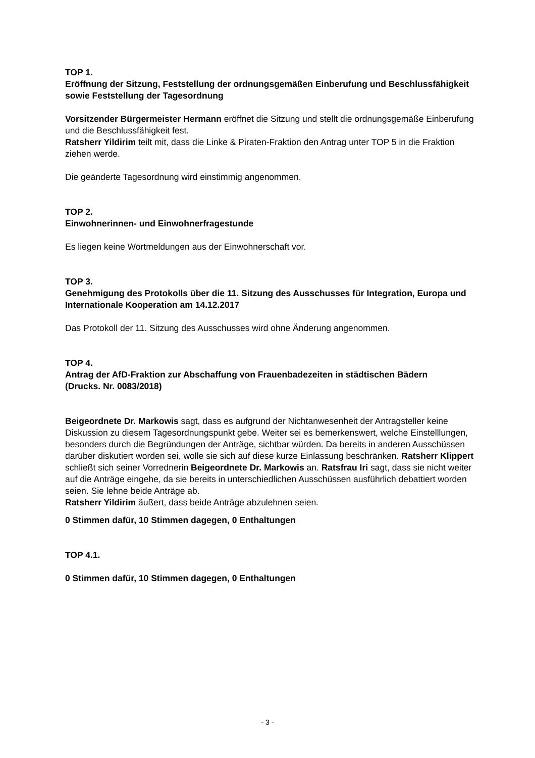TOP 1.
Eröffnung der Sitzung, Feststellung der ordnungsgemäßen Einberufung und Beschlussfähigkeit sowie Feststellung der Tagesordnung
Vorsitzender Bürgermeister Hermann eröffnet die Sitzung und stellt die ordnungsgemäße Einberufung und die Beschlussfähigkeit fest.
Ratsherr Yildirim teilt mit, dass die Linke & Piraten-Fraktion den Antrag unter TOP 5 in die Fraktion ziehen werde.
Die geänderte Tagesordnung wird einstimmig angenommen.
TOP 2.
Einwohnerinnen- und Einwohnerfragestunde
Es liegen keine Wortmeldungen aus der Einwohnerschaft vor.
TOP 3.
Genehmigung des Protokolls über die 11. Sitzung des Ausschusses für Integration, Europa und Internationale Kooperation am 14.12.2017
Das Protokoll der 11. Sitzung des Ausschusses wird ohne Änderung angenommen.
TOP 4.
Antrag der AfD-Fraktion zur Abschaffung von Frauenbadezeiten in städtischen Bädern
(Drucks. Nr. 0083/2018)
Beigeordnete Dr. Markowis sagt, dass es aufgrund der Nichtanwesenheit der Antragsteller keine Diskussion zu diesem Tagesordnungspunkt gebe. Weiter sei es bemerkenswert, welche Einstelllungen, besonders durch die Begründungen der Anträge, sichtbar würden. Da bereits in anderen Ausschüssen darüber diskutiert worden sei, wolle sie sich auf diese kurze Einlassung beschränken. Ratsherr Klippert schließt sich seiner Vorrednerin Beigeordnete Dr. Markowis an. Ratsfrau Iri sagt, dass sie nicht weiter auf die Anträge eingehe, da sie bereits in unterschiedlichen Ausschüssen ausführlich debattiert worden seien. Sie lehne beide Anträge ab.
Ratsherr Yildirim äußert, dass beide Anträge abzulehnen seien.
0 Stimmen dafür, 10 Stimmen dagegen, 0 Enthaltungen
TOP 4.1.
0 Stimmen dafür, 10 Stimmen dagegen, 0 Enthaltungen
- 3 -